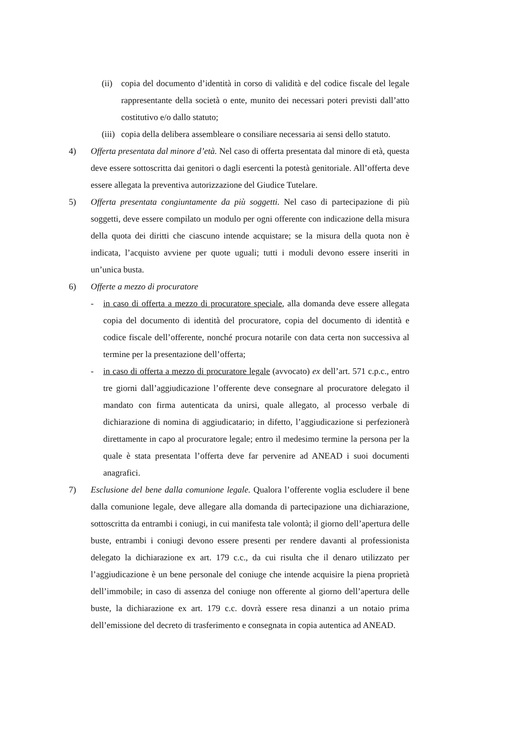(ii)
copia del documento d’identità in corso di validità e del codice fiscale del legale rappresentante della società o ente, munito dei necessari poteri previsti dall’atto costitutivo e/o dallo statuto;
(iii)
copia della delibera assembleare o consiliare necessaria ai sensi dello statuto.
4) Offerta presentata dal minore d’età. Nel caso di offerta presentata dal minore di età, questa deve essere sottoscritta dai genitori o dagli esercenti la potestà genitoriale. All’offerta deve essere allegata la preventiva autorizzazione del Giudice Tutelare.
5) Offerta presentata congiuntamente da più soggetti. Nel caso di partecipazione di più soggetti, deve essere compilato un modulo per ogni offerente con indicazione della misura della quota dei diritti che ciascuno intende acquistare; se la misura della quota non è indicata, l’acquisto avviene per quote uguali; tutti i moduli devono essere inseriti in un’unica busta.
6) Offerte a mezzo di procuratore
- in caso di offerta a mezzo di procuratore speciale, alla domanda deve essere allegata copia del documento di identità del procuratore, copia del documento di identità e codice fiscale dell’offerente, nonché procura notarile con data certa non successiva al termine per la presentazione dell’offerta;
- in caso di offerta a mezzo di procuratore legale (avvocato) ex dell’art. 571 c.p.c., entro tre giorni dall’aggiudicazione l’offerente deve consegnare al procuratore delegato il mandato con firma autenticata da unirsi, quale allegato, al processo verbale di dichiarazione di nomina di aggiudicatario; in difetto, l’aggiudicazione si perfezionerà direttamente in capo al procuratore legale; entro il medesimo termine la persona per la quale è stata presentata l’offerta deve far pervenire ad ANEAD i suoi documenti anagrafici.
7) Esclusione del bene dalla comunione legale. Qualora l’offerente voglia escludere il bene dalla comunione legale, deve allegare alla domanda di partecipazione una dichiarazione, sottoscritta da entrambi i coniugi, in cui manifesta tale volontà; il giorno dell’apertura delle buste, entrambi i coniugi devono essere presenti per rendere davanti al professionista delegato la dichiarazione ex art. 179 c.c., da cui risulta che il denaro utilizzato per l’aggiudicazione è un bene personale del coniuge che intende acquisire la piena proprietà dell’immobile; in caso di assenza del coniuge non offerente al giorno dell’apertura delle buste, la dichiarazione ex art. 179 c.c. dovrà essere resa dinanzi a un notaio prima dell’emissione del decreto di trasferimento e consegnata in copia autentica ad ANEAD.